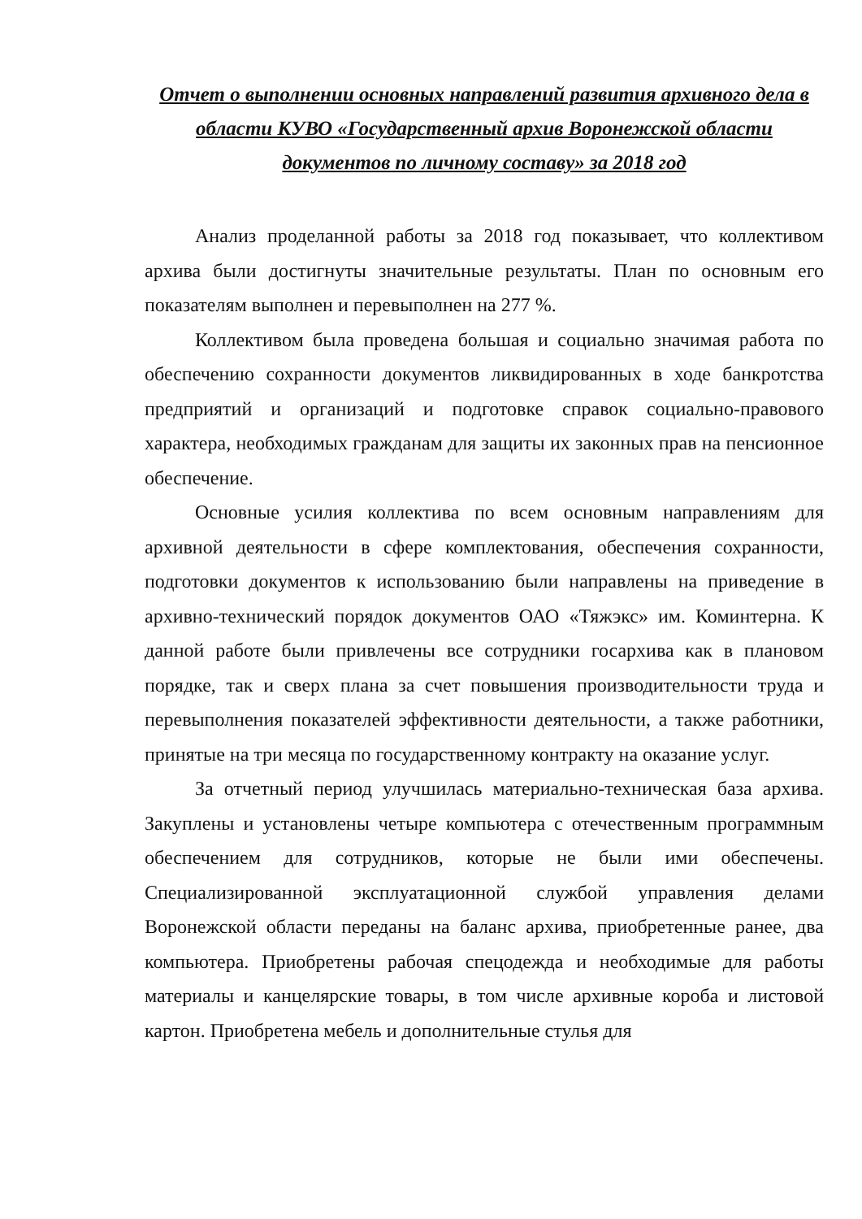Отчет о выполнении основных направлений развития архивного дела в области КУВО «Государственный архив Воронежской области документов по личному составу» за 2018 год
Анализ проделанной работы за 2018 год показывает, что коллективом архива были достигнуты значительные результаты. План по основным его показателям выполнен и перевыполнен на 277 %.
Коллективом была проведена большая и социально значимая работа по обеспечению сохранности документов ликвидированных в ходе банкротства предприятий и организаций и подготовке справок социально-правового характера, необходимых гражданам для защиты их законных прав на пенсионное обеспечение.
Основные усилия коллектива по всем основным направлениям для архивной деятельности в сфере комплектования, обеспечения сохранности, подготовки документов к использованию были направлены на приведение в архивно-технический порядок документов ОАО «Тяжэкс» им. Коминтерна. К данной работе были привлечены все сотрудники госархива как в плановом порядке, так и сверх плана за счет повышения производительности труда и перевыполнения показателей эффективности деятельности, а также работники, принятые на три месяца по государственному контракту на оказание услуг.
За отчетный период улучшилась материально-техническая база архива. Закуплены и установлены четыре компьютера с отечественным программным обеспечением для сотрудников, которые не были ими обеспечены. Специализированной эксплуатационной службой управления делами Воронежской области переданы на баланс архива, приобретенные ранее, два компьютера. Приобретены рабочая спецодежда и необходимые для работы материалы и канцелярские товары, в том числе архивные короба и листовой картон. Приобретена мебель и дополнительные стулья для